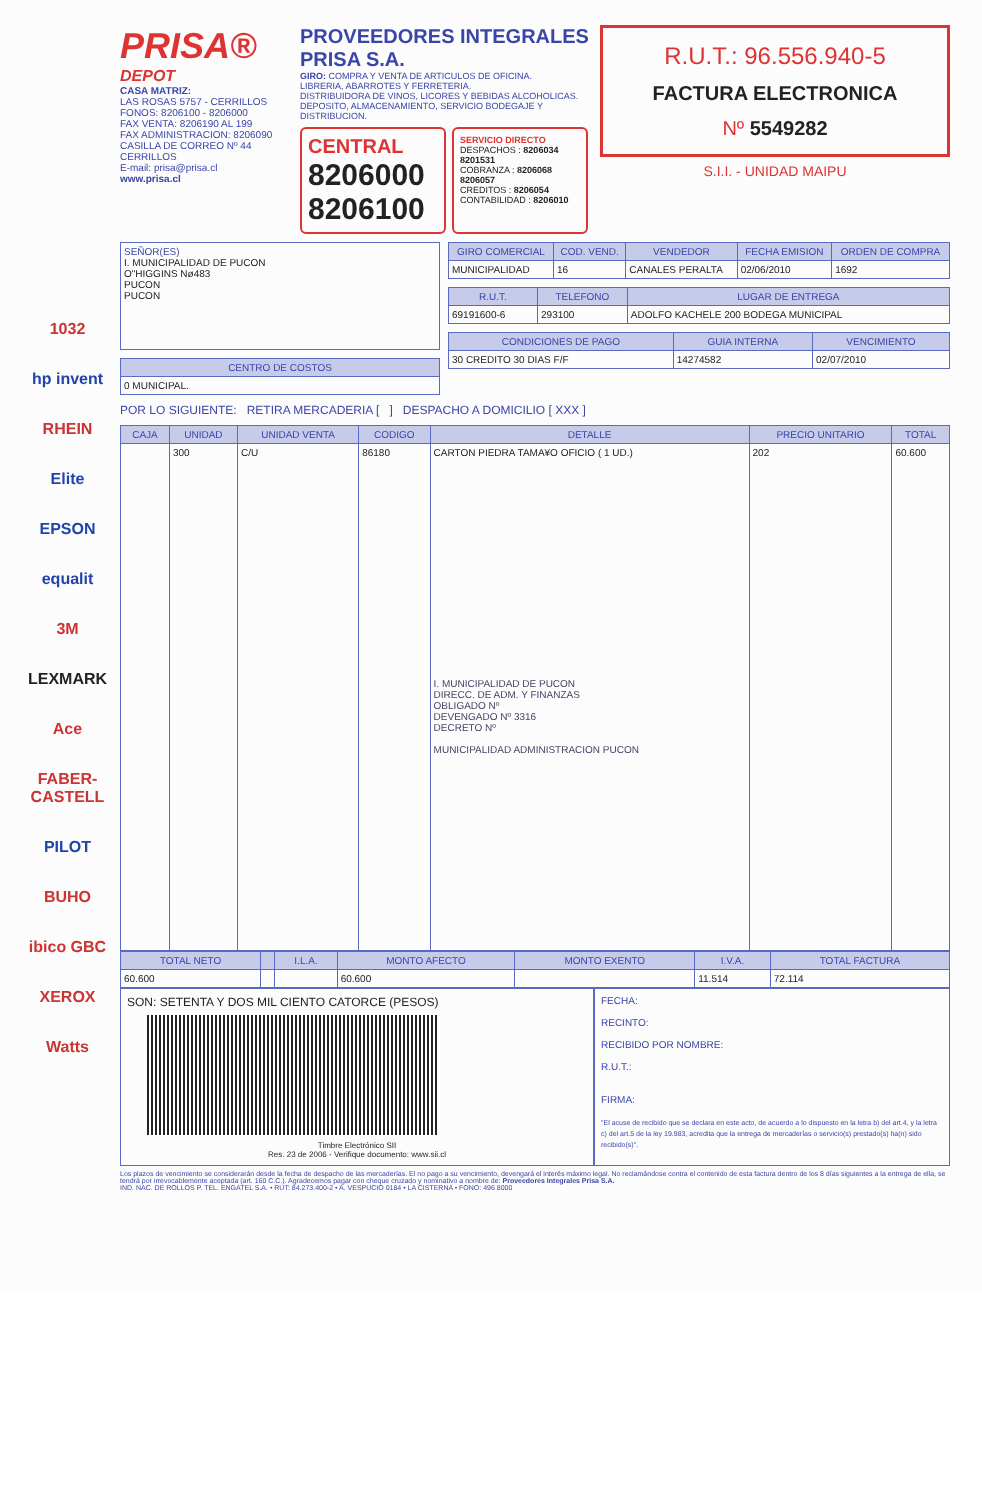1032
hp invent
RHEIN
Elite
EPSON
equalit
3M
LEXMARK
Ace
FABER-CASTELL
PILOT
BUHO
ibico GBC
XEROX
Watts
PRISA®
DEPOT
CASA MATRIZ:
LAS ROSAS 5757 - CERRILLOS
FONOS: 8206100 - 8206000
FAX VENTA: 8206190 AL 199
FAX ADMINISTRACION: 8206090
CASILLA DE CORREO Nº 44
CERRILLOS
E-mail: prisa@prisa.cl
www.prisa.cl
PROVEEDORES INTEGRALES
PRISA S.A.
GIRO: COMPRA Y VENTA DE ARTICULOS DE OFICINA.
LIBRERIA, ABARROTES Y FERRETERIA.
DISTRIBUIDORA DE VINOS, LICORES Y BEBIDAS ALCOHOLICAS.
DEPOSITO, ALMACENAMIENTO, SERVICIO BODEGAJE Y DISTRIBUCION.
CENTRAL
8206000
8206100
SERVICIO DIRECTO
DESPACHOS : 8206034 8201531
COBRANZA : 8206068 8206057
CREDITOS : 8206054
CONTABILIDAD : 8206010
R.U.T.: 96.556.940-5
FACTURA ELECTRONICA
Nº 5549282
S.I.I. - UNIDAD MAIPU
| SEÑOR(ES) I. MUNICIPALIDAD DE PUCON O"HIGGINS Nø483 PUCON PUCON |
| CENTRO DE COSTOS |
| --- |
| 0 MUNICIPAL. |
| GIRO COMERCIAL | COD. VEND. | VENDEDOR | FECHA EMISION | ORDEN DE COMPRA |
| --- | --- | --- | --- | --- |
| MUNICIPALIDAD | 16 | CANALES PERALTA | 02/06/2010 | 1692 |
| R.U.T. | TELEFONO | LUGAR DE ENTREGA |
| --- | --- | --- |
| 69191600-6 | 293100 | ADOLFO KACHELE 200 BODEGA MUNICIPAL |
| CONDICIONES DE PAGO | GUIA INTERNA | VENCIMIENTO |
| --- | --- | --- |
| 30 CREDITO 30 DIAS F/F | 14274582 | 02/07/2010 |
POR LO SIGUIENTE: RETIRA MERCADERIA [ ] DESPACHO A DOMICILIO [ XXX ]
| CAJA | UNIDAD | UNIDAD VENTA | CODIGO | DETALLE | PRECIO UNITARIO | TOTAL |
| --- | --- | --- | --- | --- | --- | --- |
| | 300 | C/U | 86180 | CARTON PIEDRA TAMA¥O OFICIO ( 1 UD.) I. MUNICIPALIDAD DE PUCON DIRECC. DE ADM. Y FINANZAS OBLIGADO Nº DEVENGADO Nº 3316 DECRETO Nº MUNICIPALIDAD ADMINISTRACION PUCON | 202 | 60.600 |
| TOTAL NETO | | I.L.A. | MONTO AFECTO | MONTO EXENTO | I.V.A. | TOTAL FACTURA |
| --- | --- | --- | --- | --- | --- | --- |
| 60.600 | | | 60.600 | | 11.514 | 72.114 |
SON: SETENTA Y DOS MIL CIENTO CATORCE (PESOS)
Timbre Electrónico SII
Res. 23 de 2006 - Verifique documento: www.sii.cl
FECHA:
RECINTO:
RECIBIDO POR NOMBRE:
R.U.T.:
FIRMA:
"El acuse de recibido que se declara en este acto, de acuerdo a lo dispuesto en la letra b) del art.4, y la letra c) del art.5 de la ley 19.983, acredita que la entrega de mercaderías o servicio(s) prestado(s) ha(n) sido recibido(s)".
Los plazos de vencimiento se considerarán desde la fecha de despacho de las mercaderías. El no pago a su vencimiento, devengará el interés máximo legal. No reclamándose contra el contenido de esta factura dentro de los 8 días siguientes a la entrega de ella, se tendrá por irrevocablemente aceptada (art. 160 C.C.). Agradecemos pagar con cheque cruzado y nominativo a nombre de: Proveedores Integrales Prisa S.A.
IND. NAC. DE ROLLOS P. TEL. ENGATEL S.A. • RUT: 84.273.400-2 • A. VESPUCIO 0184 • LA CISTERNA • FONO: 496 8000